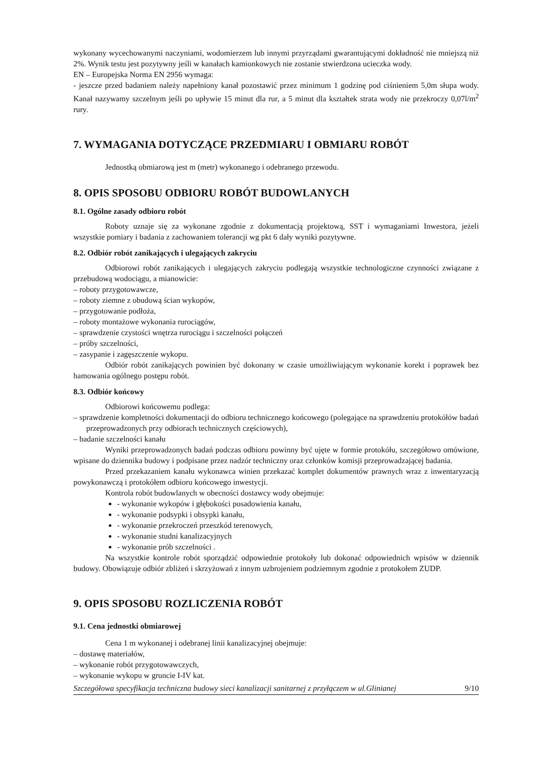wykonany wycechowanymi naczyniami, wodomierzem lub innymi przyrządami gwarantującymi dokładność nie mniejszą niż 2%. Wynik testu jest pozytywny jeśli w kanałach kamionkowych nie zostanie stwierdzona ucieczka wody.
EN – Europejska Norma EN 2956 wymaga:
- jeszcze przed badaniem należy napełniony kanał pozostawić przez minimum 1 godzinę pod ciśnieniem 5,0m słupa wody. Kanał nazywamy szczelnym jeśli po upływie 15 minut dla rur, a 5 minut dla kształtek strata wody nie przekroczy 0,07l/m<sup>2</sup> rury.
7. WYMAGANIA DOTYCZĄCE PRZEDMIARU I OBMIARU ROBÓT
Jednostką obmiarową jest m (metr) wykonanego i odebranego przewodu.
8. OPIS SPOSOBU ODBIORU ROBÓT BUDOWLANYCH
8.1. Ogólne zasady odbioru robót
Roboty uznaje się za wykonane zgodnie z dokumentacją projektową, SST i wymaganiami Inwestora, jeżeli wszystkie pomiary i badania z zachowaniem tolerancji wg pkt 6 dały wyniki pozytywne.
8.2. Odbiór robót zanikających i ulegających zakryciu
Odbiorowi robót zanikających i ulegających zakryciu podlegają wszystkie technologiczne czynności związane z przebudową wodociągu, a mianowicie:
– roboty przygotowawcze,
– roboty ziemne z obudową ścian wykopów,
– przygotowanie podłoża,
– roboty montażowe wykonania rurociągów,
– sprawdzenie czystości wnętrza rurociągu i szczelności połączeń
– próby szczelności,
– zasypanie i zagęszczenie wykopu.
Odbiór robót zanikających powinien być dokonany w czasie umożliwiającym wykonanie korekt i poprawek bez hamowania ogólnego postępu robót.
8.3. Odbiór końcowy
Odbiorowi końcowemu podlega:
– sprawdzenie kompletności dokumentacji do odbioru technicznego końcowego (polegające na sprawdzeniu protokółów badań przeprowadzonych przy odbiorach technicznych częściowych),
– badanie szczelności kanału
Wyniki przeprowadzonych badań podczas odbioru powinny być ujęte w formie protokółu, szczegółowo omówione, wpisane do dziennika budowy i podpisane przez nadzór techniczny oraz członków komisji przeprowadzającej badania.
Przed przekazaniem kanału wykonawca winien przekazać komplet dokumentów prawnych wraz z inwentaryzacją powykonawczą i protokółem odbioru końcowego inwestycji.
Kontrola robót budowlanych w obecności dostawcy wody obejmuje:
- wykonanie wykopów i głębokości posadowienia kanału,
- wykonanie podsypki i obsypki kanału,
- wykonanie przekroczeń przeszkód terenowych,
- wykonanie studni kanalizacyjnych
- wykonanie prób szczelności .
Na wszystkie kontrole robót sporządzić odpowiednie protokoły lub dokonać odpowiednich wpisów w dziennik budowy. Obowiązuje odbiór zbliżeń i skrzyżowań z innym uzbrojeniem podziemnym zgodnie z protokołem ZUDP.
9. OPIS SPOSOBU ROZLICZENIA ROBÓT
9.1. Cena jednostki obmiarowej
Cena 1 m wykonanej i odebranej linii kanalizacyjnej obejmuje:
– dostawę materiałów,
– wykonanie robót przygotowawczych,
– wykonanie wykopu w gruncie I-IV kat.
Szczegółowa specyfikacja techniczna budowy sieci kanalizacji sanitarnej z przyłączem w ul.Glinianej 9/10